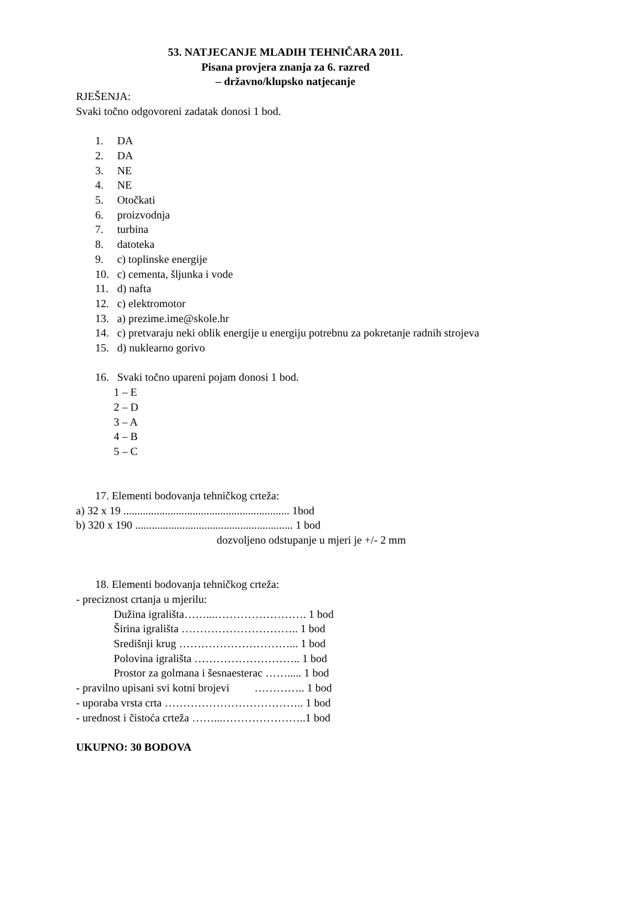53. NATJECANJE MLADIH TEHNIČARA 2011.
Pisana provjera znanja za 6. razred
– državno/klupsko natjecanje
RJEŠENJA:
Svaki točno odgovoreni zadatak donosi 1 bod.
1. DA
2. DA
3. NE
4. NE
5. Otočkati
6. proizvodnja
7. turbina
8. datoteka
9. c) toplinske energije
10. c) cementa, šljunka i vode
11. d) nafta
12. c) elektromotor
13. a) prezime.ime@skole.hr
14. c) pretvaraju neki oblik energije u energiju potrebnu za pokretanje radnih strojeva
15. d) nuklearno gorivo
16. Svaki točno upareni pojam donosi 1 bod.
1 – E
2 – D
3 – A
4 – B
5 – C
17. Elementi bodovanja tehničkog crteža:
a) 32 x 19 ............................................................ 1bod
b) 320 x 190 ......................................................... 1 bod
dozvoljeno odstupanje u mjeri je +/- 2 mm
18. Elementi bodovanja tehničkog crteža:
- preciznost crtanja u mjerilu:
Dužina igrališta……...……………………. 1 bod
Širina igrališta ………………………….. 1 bod
Središnji krug …………………………... 1 bod
Polovina igrališta ……………………….. 1 bod
Prostor za golmana i šesnaesterac ……..... 1 bod
- pravilno upisani svi kotni brojevi ………….. 1 bod
- uporaba vrsta crta ……………………………….. 1 bod
- urednost i čistoća crteža ……...…………………..1 bod
UKUPNO: 30 BODOVA